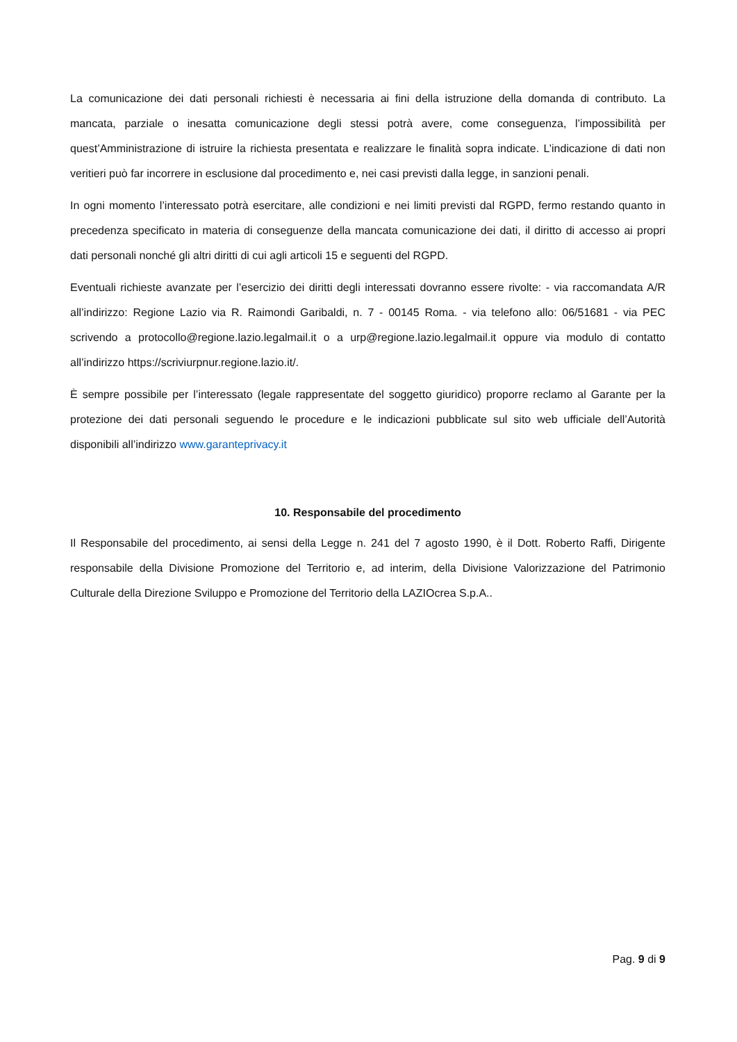La comunicazione dei dati personali richiesti è necessaria ai fini della istruzione della domanda di contributo. La mancata, parziale o inesatta comunicazione degli stessi potrà avere, come conseguenza, l’impossibilità per quest’Amministrazione di istruire la richiesta presentata e realizzare le finalità sopra indicate. L’indicazione di dati non veritieri può far incorrere in esclusione dal procedimento e, nei casi previsti dalla legge, in sanzioni penali.
In ogni momento l’interessato potrà esercitare, alle condizioni e nei limiti previsti dal RGPD, fermo restando quanto in precedenza specificato in materia di conseguenze della mancata comunicazione dei dati, il diritto di accesso ai propri dati personali nonché gli altri diritti di cui agli articoli 15 e seguenti del RGPD.
Eventuali richieste avanzate per l’esercizio dei diritti degli interessati dovranno essere rivolte: - via raccomandata A/R all’indirizzo: Regione Lazio via R. Raimondi Garibaldi, n. 7 - 00145 Roma. - via telefono allo: 06/51681 - via PEC scrivendo a protocollo@regione.lazio.legalmail.it o a urp@regione.lazio.legalmail.it oppure via modulo di contatto all’indirizzo https://scriviurpnur.regione.lazio.it/.
È sempre possibile per l’interessato (legale rappresentate del soggetto giuridico) proporre reclamo al Garante per la protezione dei dati personali seguendo le procedure e le indicazioni pubblicate sul sito web ufficiale dell’Autorità disponibili all’indirizzo www.garanteprivacy.it
10. Responsabile del procedimento
Il Responsabile del procedimento, ai sensi della Legge n. 241 del 7 agosto 1990, è il Dott. Roberto Raffi, Dirigente responsabile della Divisione Promozione del Territorio e, ad interim, della Divisione Valorizzazione del Patrimonio Culturale della Direzione Sviluppo e Promozione del Territorio della LAZIOcrea S.p.A..
Pag. 9 di 9